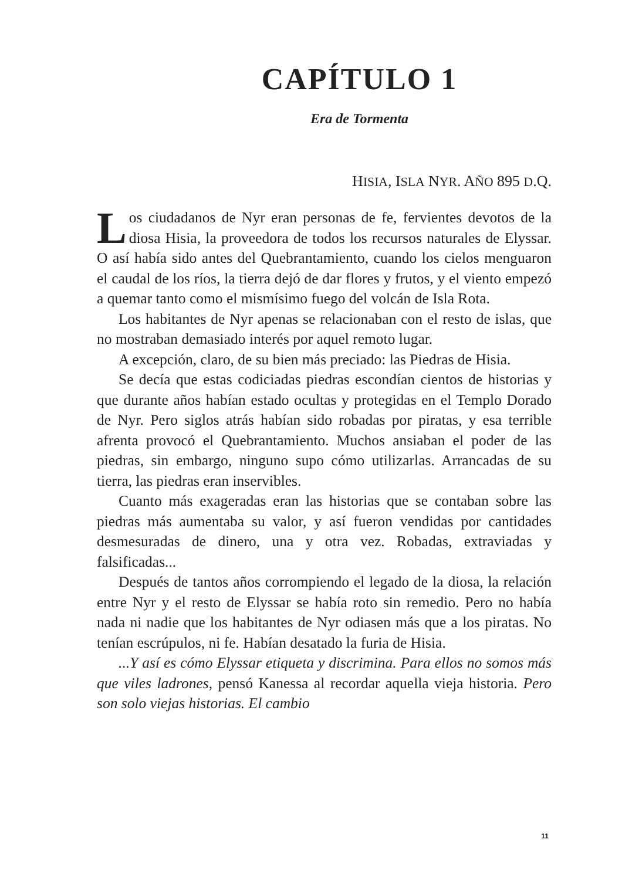CAPÍTULO 1
Era de Tormenta
HISIA, ISLA NYR. AÑO 895 D.Q.
Los ciudadanos de Nyr eran personas de fe, fervientes devotos de la diosa Hisia, la proveedora de todos los recursos naturales de Elyssar. O así había sido antes del Quebrantamiento, cuando los cielos menguaron el caudal de los ríos, la tierra dejó de dar flores y frutos, y el viento empezó a quemar tanto como el mismísimo fuego del volcán de Isla Rota.
Los habitantes de Nyr apenas se relacionaban con el resto de islas, que no mostraban demasiado interés por aquel remoto lugar.
A excepción, claro, de su bien más preciado: las Piedras de Hisia.
Se decía que estas codiciadas piedras escondían cientos de historias y que durante años habían estado ocultas y protegidas en el Templo Dorado de Nyr. Pero siglos atrás habían sido robadas por piratas, y esa terrible afrenta provocó el Quebrantamiento. Muchos ansiaban el poder de las piedras, sin embargo, ninguno supo cómo utilizarlas. Arrancadas de su tierra, las piedras eran inservibles.
Cuanto más exageradas eran las historias que se contaban sobre las piedras más aumentaba su valor, y así fueron vendidas por cantidades desmesuradas de dinero, una y otra vez. Robadas, extraviadas y falsificadas...
Después de tantos años corrompiendo el legado de la diosa, la relación entre Nyr y el resto de Elyssar se había roto sin remedio. Pero no había nada ni nadie que los habitantes de Nyr odiasen más que a los piratas. No tenían escrúpulos, ni fe. Habían desatado la furia de Hisia.
...Y así es cómo Elyssar etiqueta y discrimina. Para ellos no somos más que viles ladrones, pensó Kanessa al recordar aquella vieja historia. Pero son solo viejas historias. El cambio
11